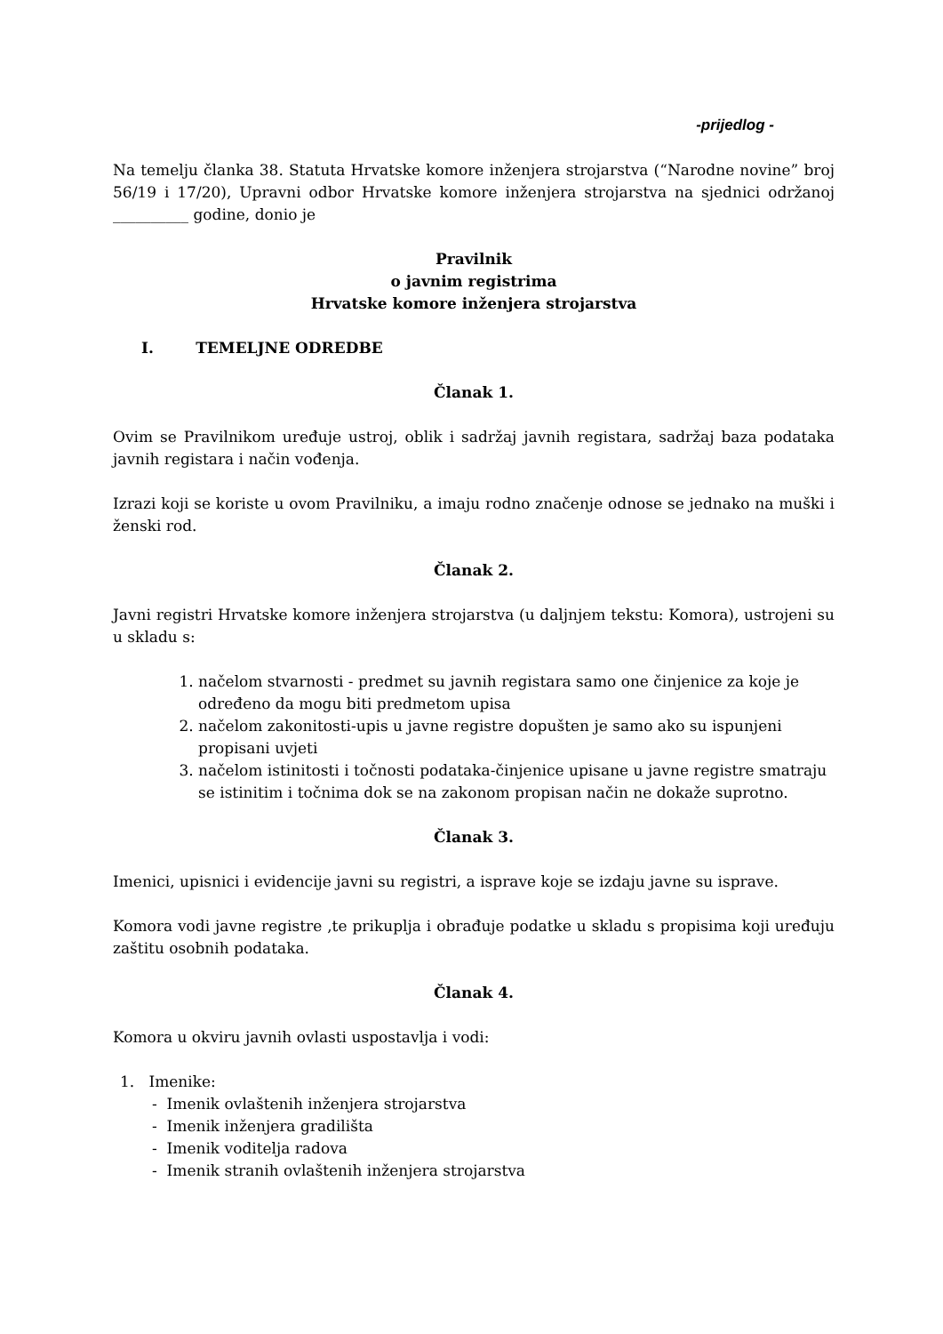-prijedlog -
Na temelju članka 38. Statuta Hrvatske komore inženjera strojarstva (“Narodne novine” broj 56/19 i 17/20), Upravni odbor Hrvatske komore inženjera strojarstva na sjednici održanoj __________ godine, donio je
Pravilnik
o javnim registrima
Hrvatske komore inženjera strojarstva
I. TEMELJNE ODREDBE
Članak 1.
Ovim se Pravilnikom uređuje ustroj, oblik i sadržaj javnih registara, sadržaj baza podataka javnih registara i način vođenja.
Izrazi koji se koriste u ovom Pravilniku, a imaju rodno značenje odnose se jednako na muški i ženski rod.
Članak 2.
Javni registri Hrvatske komore inženjera strojarstva (u daljnjem tekstu: Komora), ustrojeni su u skladu s:
1. načelom stvarnosti - predmet su javnih registara samo one činjenice za koje je određeno da mogu biti predmetom upisa
2. načelom zakonitosti-upis u javne registre dopušten je samo ako su ispunjeni propisani uvjeti
3. načelom istinitosti i točnosti podataka-činjenice upisane u javne registre smatraju se istinitim i točnima dok se na zakonom propisan način ne dokaže suprotno.
Članak 3.
Imenici, upisnici i evidencije javni su registri, a isprave koje se izdaju javne su isprave.
Komora vodi javne registre ,te prikuplja i obrađuje podatke u skladu s propisima koji uređuju zaštitu osobnih podataka.
Članak 4.
Komora u okviru javnih ovlasti uspostavlja i vodi:
1. Imenike:
- Imenik ovlaštenih inženjera strojarstva
- Imenik inženjera gradilišta
- Imenik voditelja radova
- Imenik stranih ovlaštenih inženjera strojarstva